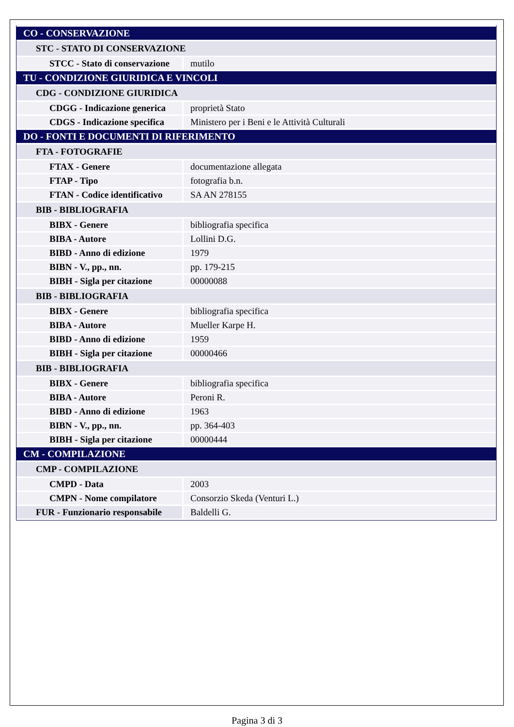| CO - CONSERVAZIONE | |
| STC - STATO DI CONSERVAZIONE | |
| STCC - Stato di conservazione | mutilo |
| TU - CONDIZIONE GIURIDICA E VINCOLI | |
| CDG - CONDIZIONE GIURIDICA | |
| CDGG - Indicazione generica | proprietà Stato |
| CDGS - Indicazione specifica | Ministero per i Beni e le Attività Culturali |
| DO - FONTI E DOCUMENTI DI RIFERIMENTO | |
| FTA - FOTOGRAFIE | |
| FTAX - Genere | documentazione allegata |
| FTAP - Tipo | fotografia b.n. |
| FTAN - Codice identificativo | SA AN 278155 |
| BIB - BIBLIOGRAFIA | |
| BIBX - Genere | bibliografia specifica |
| BIBA - Autore | Lollini D.G. |
| BIBD - Anno di edizione | 1979 |
| BIBN - V., pp., nn. | pp. 179-215 |
| BIBH - Sigla per citazione | 00000088 |
| BIB - BIBLIOGRAFIA | |
| BIBX - Genere | bibliografia specifica |
| BIBA - Autore | Mueller Karpe H. |
| BIBD - Anno di edizione | 1959 |
| BIBH - Sigla per citazione | 00000466 |
| BIB - BIBLIOGRAFIA | |
| BIBX - Genere | bibliografia specifica |
| BIBA - Autore | Peroni R. |
| BIBD - Anno di edizione | 1963 |
| BIBN - V., pp., nn. | pp. 364-403 |
| BIBH - Sigla per citazione | 00000444 |
| CM - COMPILAZIONE | |
| CMP - COMPILAZIONE | |
| CMPD - Data | 2003 |
| CMPN - Nome compilatore | Consorzio Skeda (Venturi L.) |
| FUR - Funzionario responsabile | Baldelli G. |
Pagina 3 di 3